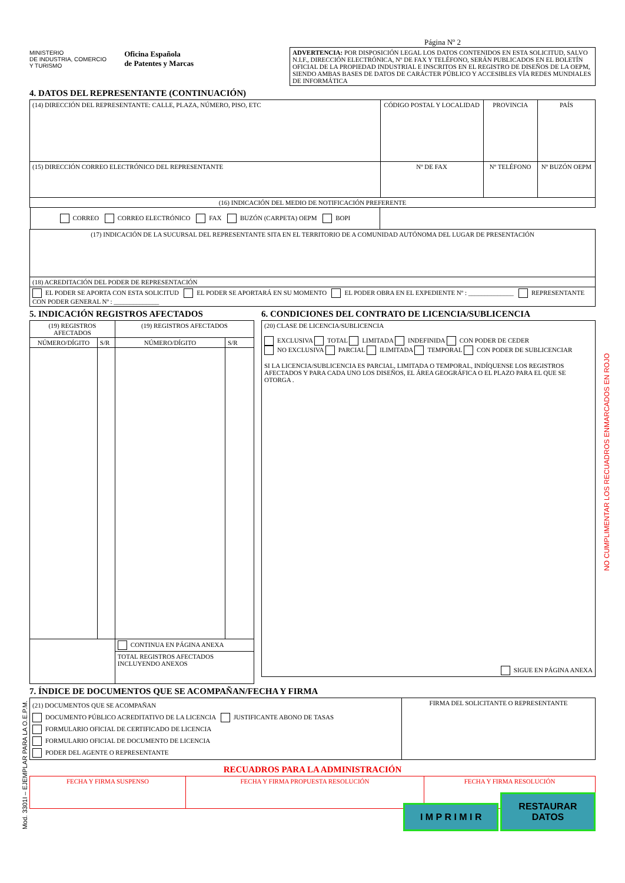MINISTERIO
DE INDUSTRIA, COMERCIO
Y TURISMO
Oficina Española
de Patentes y Marcas
Página Nº 2
ADVERTENCIA: POR DISPOSICIÓN LEGAL LOS DATOS CONTENIDOS EN ESTA SOLICITUD, SALVO N.I.F., DIRECCIÓN ELECTRÓNICA, Nº DE FAX Y TELÉFONO, SERÁN PUBLICADOS EN EL BOLETÍN OFICIAL DE LA PROPIEDAD INDUSTRIAL E INSCRITOS EN EL REGISTRO DE DISEÑOS DE LA OEPM, SIENDO AMBAS BASES DE DATOS DE CARÁCTER PÚBLICO Y ACCESIBLES VÍA REDES MUNDIALES DE INFORMÁTICA
4. DATOS DEL REPRESENTANTE (CONTINUACIÓN)
| (14) DIRECCIÓN DEL REPRESENTANTE: CALLE, PLAZA, NÚMERO, PISO, ETC | CÓDIGO POSTAL Y LOCALIDAD | PROVINCIA | PAÍS |
| (15) DIRECCIÓN CORREO ELECTRÓNICO DEL REPRESENTANTE | Nº DE FAX | Nº TELÉFONO | Nº BUZÓN OEPM |
| (16) INDICACIÓN DEL MEDIO DE NOTIFICACIÓN PREFERENTE | | | |
| CORREO CORREO ELECTRÓNICO FAX BUZÓN (CARPETA) OEPM BOPI | | | |
| (17) INDICACIÓN DE LA SUCURSAL DEL REPRESENTANTE SITA EN EL TERRITORIO DE A COMUNIDAD AUTÓNOMA DEL LUGAR DE PRESENTACIÓN | | | |
| (18) ACREDITACIÓN DEL PODER DE REPRESENTACIÓN | | | |
| EL PODER SE APORTA CON ESTA SOLICITUD EL PODER SE APORTARÁ EN SU MOMENTO EL PODER OBRA EN EL EXPEDIENTE Nº : ______________ REPRESENTANTE CON PODER GENERAL Nº : ______________ | | | |
5. INDICACIÓN REGISTROS AFECTADOS
| (19) REGISTROS AFECTADOS | | (19) REGISTROS AFECTADOS | |
| NÚMERO/DÍGITO | S/R | NÚMERO/DÍGITO | S/R |
| | | CONTINUA EN PÁGINA ANEXA | |
| | | TOTAL REGISTROS AFECTADOS INCLUYENDO ANEXOS | |
6. CONDICIONES DEL CONTRATO DE LICENCIA/SUBLICENCIA
| (20) CLASE DE LICENCIA/SUBLICENCIA EXCLUSIVA TOTAL LIMITADA INDEFINIDA CON PODER DE CEDER NO EXCLUSIVA PARCIAL ILIMITADA TEMPORAL CON PODER DE SUBLICENCIAR SI LA LICENCIA/SUBLICENCIA ES PARCIAL, LIMITADA O TEMPORAL, INDÍQUENSE LOS REGISTROS AFECTADOS Y PARA CADA UNO LOS DISEÑOS, EL ÁREA GEOGRÁFICA O EL PLAZO PARA EL QUE SE OTORGA . SIGUE EN PÁGINA ANEXA |
7. ÍNDICE DE DOCUMENTOS QUE SE ACOMPAÑAN/FECHA Y FIRMA
| (21) DOCUMENTOS QUE SE ACOMPAÑAN DOCUMENTO PÚBLICO ACREDITATIVO DE LA LICENCIA JUSTIFICANTE ABONO DE TASAS FORMULARIO OFICIAL DE CERTIFICADO DE LICENCIA FORMULARIO OFICIAL DE DOCUMENTO DE LICENCIA PODER DEL AGENTE O REPRESENTANTE | FIRMA DEL SOLICITANTE O REPRESENTANTE |
RECUADROS PARA LA ADMINISTRACIÓN
| FECHA Y FIRMA SUSPENSO | FECHA Y FIRMA PROPUESTA RESOLUCIÓN | FECHA Y FIRMA RESOLUCIÓN |
I M P R I M I R RESTAURAR DATOS
NO CUMPLIMENTAR LOS RECUADROS ENMARCADOS EN ROJO
Mod. 3301I – EJEMPLAR PARA LA O.E.P.M.